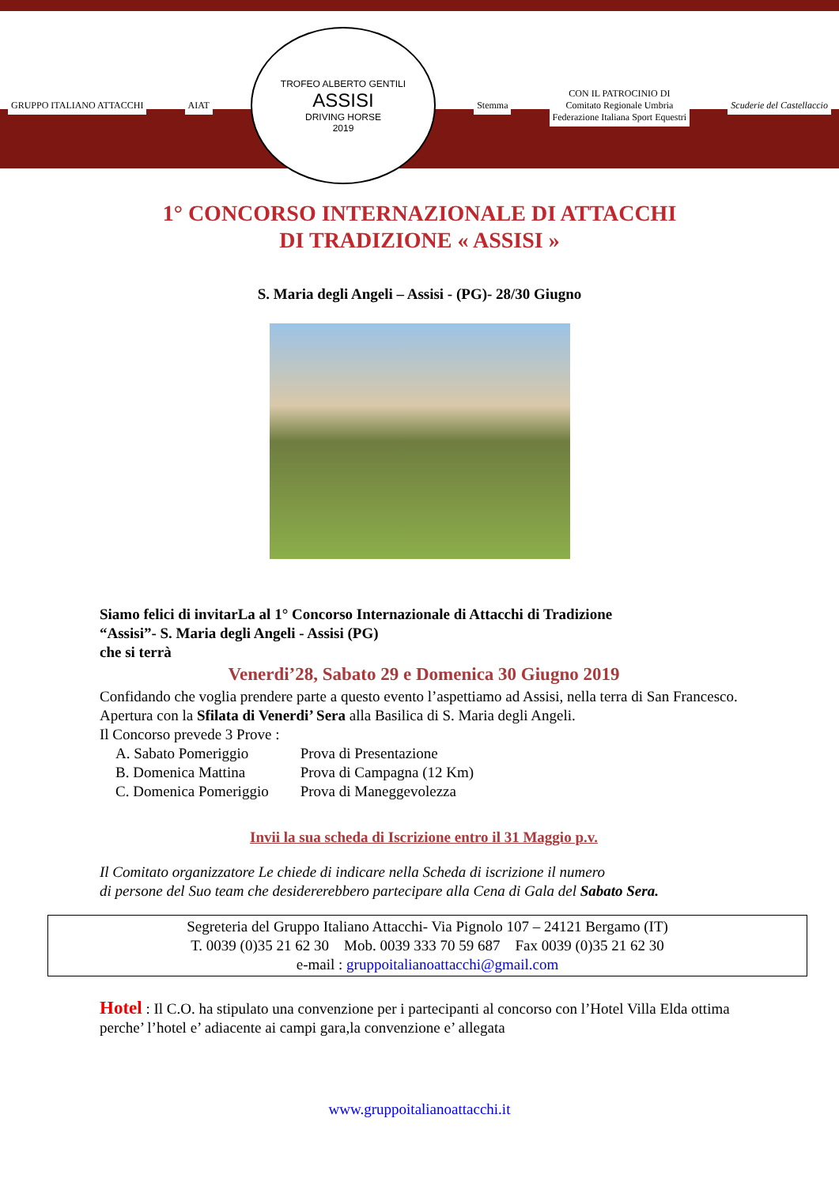GRUPPO ITALIANO ATTACCHI AIAT
TROFEO ALBERTO GENTILI
ASSISI
DRIVING HORSE
2019
Stemma
CON IL PATROCINIO DI
Comitato Regionale Umbria
Federazione Italiana Sport Equestri
Scuderie del Castellaccio
1° CONCORSO INTERNAZIONALE DI ATTACCHI
DI TRADIZIONE « ASSISI »
S. Maria degli Angeli – Assisi - (PG)- 28/30 Giugno
Siamo felici di invitarLa al 1° Concorso Internazionale di Attacchi di Tradizione
“Assisi”- S. Maria degli Angeli - Assisi (PG)
che si terrà
Venerdi’28, Sabato 29 e Domenica 30 Giugno 2019
Confidando che voglia prendere parte a questo evento l’aspettiamo ad Assisi, nella terra di San Francesco.
Apertura con la Sfilata di Venerdi’ Sera alla Basilica di S. Maria degli Angeli.
Il Concorso prevede 3 Prove :
| A. Sabato Pomeriggio | Prova di Presentazione |
| B. Domenica Mattina | Prova di Campagna (12 Km) |
| C. Domenica Pomeriggio | Prova di Maneggevolezza |
Invii la sua scheda di Iscrizione entro il 31 Maggio p.v.
Il Comitato organizzatore Le chiede di indicare nella Scheda di iscrizione il numero
di persone del Suo team che desidererebbero partecipare alla Cena di Gala del Sabato Sera.
Segreteria del Gruppo Italiano Attacchi- Via Pignolo 107 – 24121 Bergamo (IT)
T. 0039 (0)35 21 62 30 Mob. 0039 333 70 59 687 Fax 0039 (0)35 21 62 30
e-mail : gruppoitalianoattacchi@gmail.com
Hotel : Il C.O. ha stipulato una convenzione per i partecipanti al concorso con l’Hotel Villa Elda ottima perche’ l’hotel e’ adiacente ai campi gara,la convenzione e’ allegata
www.gruppoitalianoattacchi.it